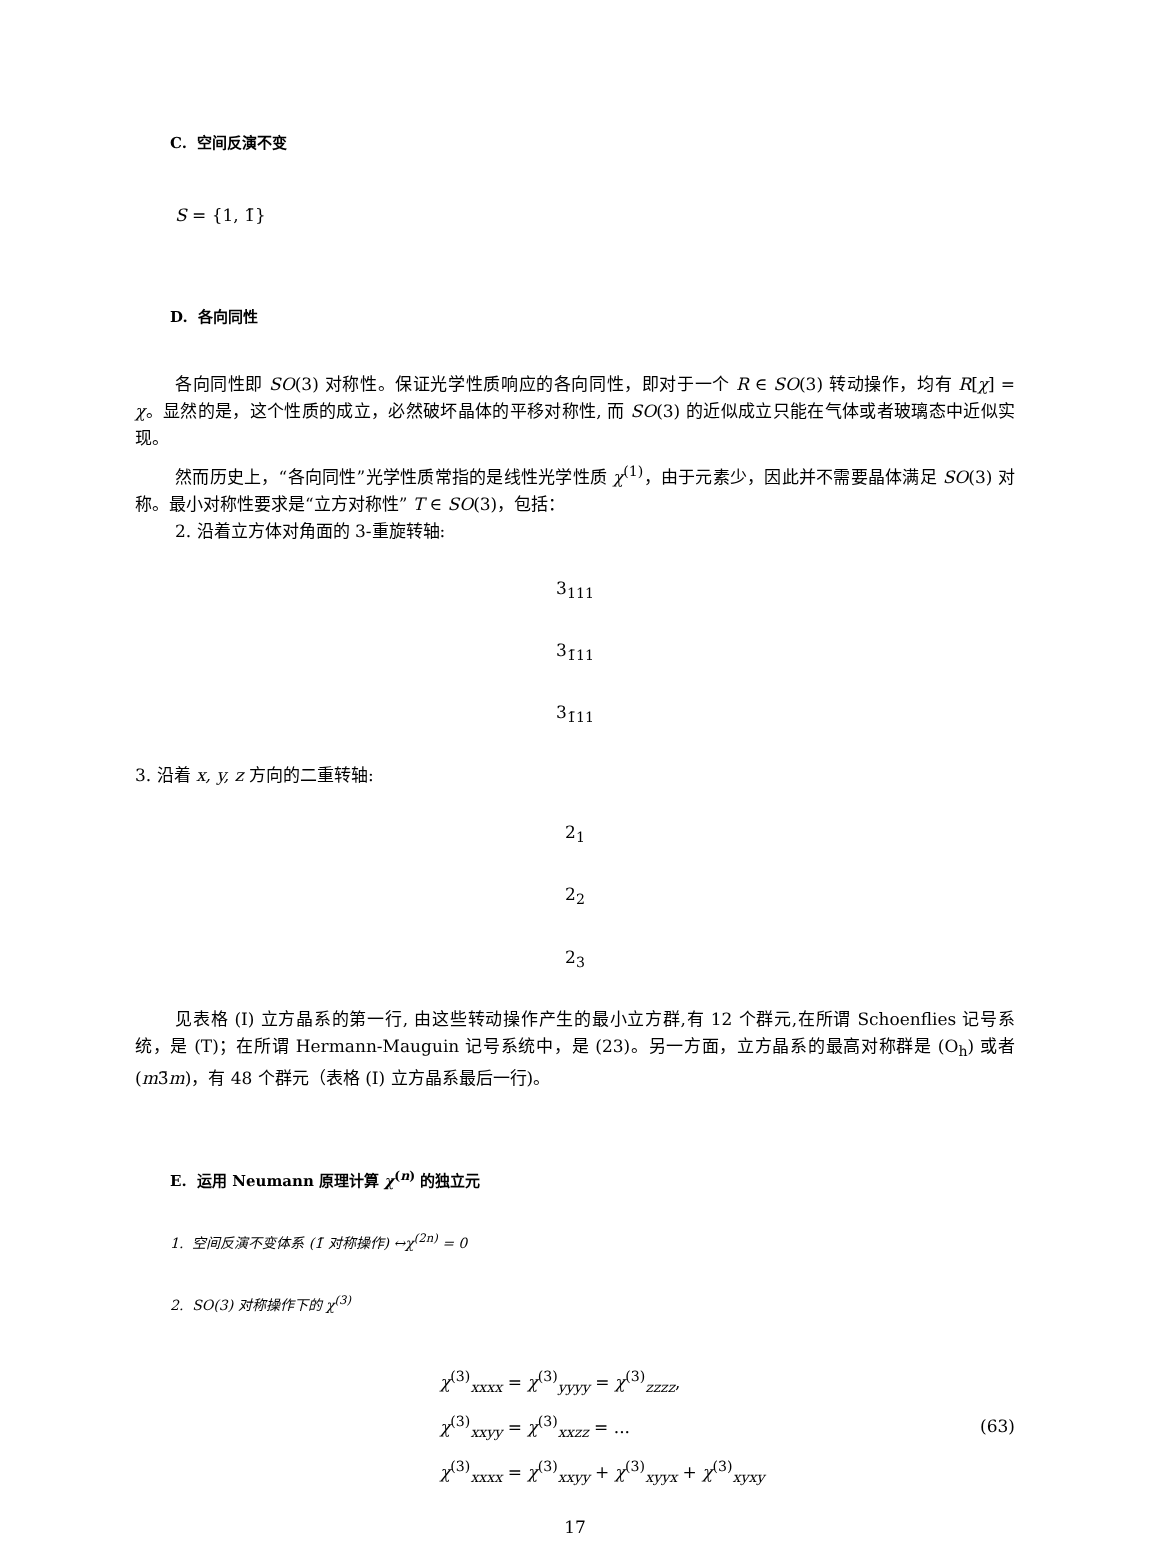C. 空间反演不变
S = {1, 1̄}
D. 各向同性
各向同性即 SO(3) 对称性。保证光学性质响应的各向同性，即对于一个 R ∈ SO(3) 转动操作，均有 R[χ] = χ。显然的是，这个性质的成立，必然破坏晶体的平移对称性, 而 SO(3) 的近似成立只能在气体或者玻璃态中近似实现。
然而历史上，“各向同性”光学性质常指的是线性光学性质 χ<sup>(1)</sup>，由于元素少，因此并不需要晶体满足 SO(3) 对称。最小对称性要求是“立方对称性” T ∈ SO(3)，包括：
2. 沿着立方体对角面的 3-重旋转轴:
3<sub>111</sub>
3<sub>1̄11</sub>
3<sub>1̄11</sub>
3. 沿着 x, y, z 方向的二重转轴:
2<sub>1</sub>
2<sub>2</sub>
2<sub>3</sub>
见表格 (I) 立方晶系的第一行, 由这些转动操作产生的最小立方群,有 12 个群元,在所谓 Schoenflies 记号系统，是 (T)；在所谓 Hermann-Mauguin 记号系统中，是 (23)。另一方面，立方晶系的最高对称群是 (O<sub>h</sub>) 或者 (m3̄m)，有 48 个群元（表格 (I) 立方晶系最后一行)。
E. 运用 Neumann 原理计算 χ<sup>(n)</sup> 的独立元
1. 空间反演不变体系 (1̄ 对称操作) ↔χ<sup>(2n)</sup> = 0
2. SO(3) 对称操作下的 χ<sup>(3)</sup>
χ<sup>(3)</sup><sub>xxxx</sub> = χ<sup>(3)</sup><sub>yyyy</sub> = χ<sup>(3)</sup><sub>zzzz</sub>,
χ<sup>(3)</sup><sub>xxyy</sub> = χ<sup>(3)</sup><sub>xxzz</sub> = ...
χ<sup>(3)</sup><sub>xxxx</sub> = χ<sup>(3)</sup><sub>xxyy</sub> + χ<sup>(3)</sup><sub>xyyx</sub> + χ<sup>(3)</sup><sub>xyxy</sub>
(63)
17